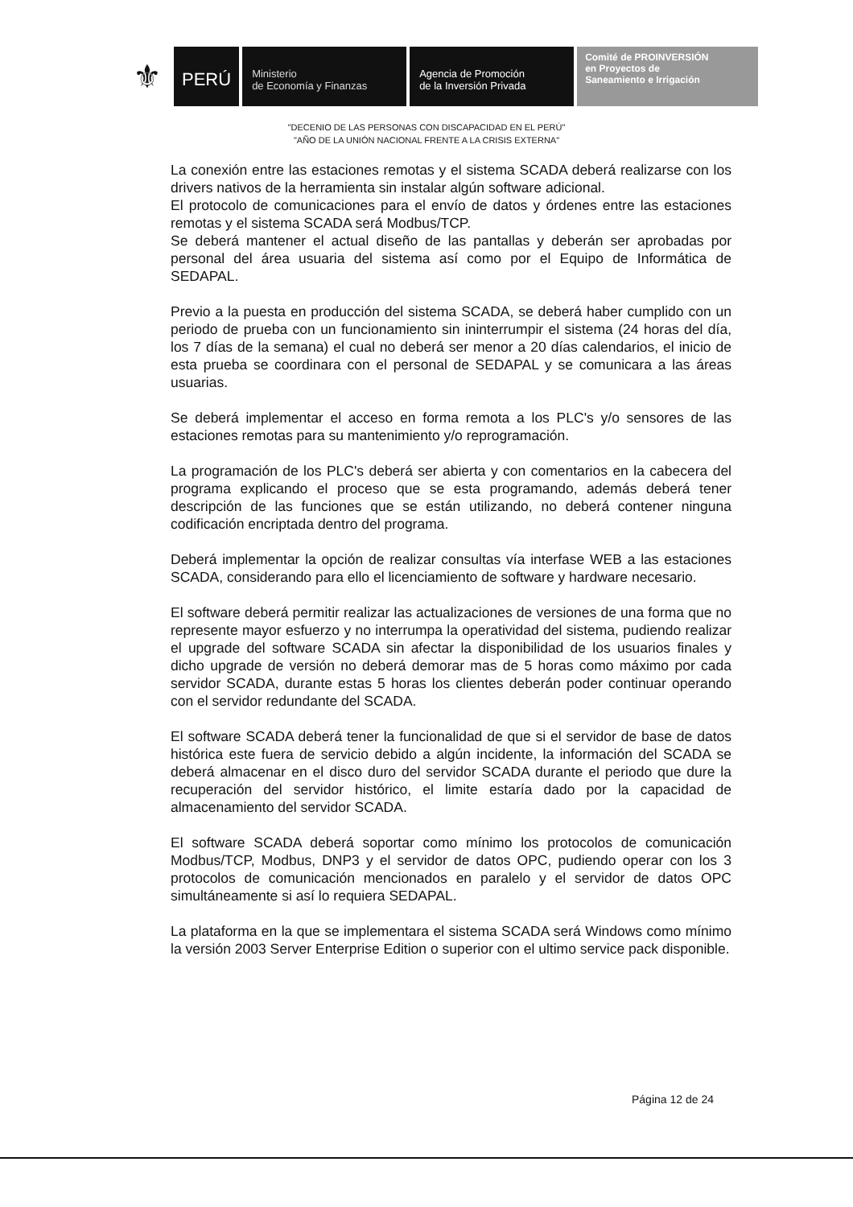⚜
PERÚ
Ministerio
de Economía y Finanzas
Agencia de Promoción
de la Inversión Privada
Comité de PROINVERSIÓN
en Proyectos de
Saneamiento e Irrigación
"DECENIO DE LAS PERSONAS CON DISCAPACIDAD EN EL PERÚ"
"AÑO DE LA UNIÓN NACIONAL FRENTE A LA CRISIS EXTERNA"
La conexión entre las estaciones remotas y el sistema SCADA deberá realizarse con los drivers nativos de la herramienta sin instalar algún software adicional.
El protocolo de comunicaciones para el envío de datos y órdenes entre las estaciones remotas y el sistema SCADA será Modbus/TCP.
Se deberá mantener el actual diseño de las pantallas y deberán ser aprobadas por personal del área usuaria del sistema así como por el Equipo de Informática de SEDAPAL.
Previo a la puesta en producción del sistema SCADA, se deberá haber cumplido con un periodo de prueba con un funcionamiento sin ininterrumpir el sistema (24 horas del día, los 7 días de la semana) el cual no deberá ser menor a 20 días calendarios, el inicio de esta prueba se coordinara con el personal de SEDAPAL y se comunicara a las áreas usuarias.
Se deberá implementar el acceso en forma remota a los PLC's y/o sensores de las estaciones remotas para su mantenimiento y/o reprogramación.
La programación de los PLC's deberá ser abierta y con comentarios en la cabecera del programa explicando el proceso que se esta programando, además deberá tener descripción de las funciones que se están utilizando, no deberá contener ninguna codificación encriptada dentro del programa.
Deberá implementar la opción de realizar consultas vía interfase WEB a las estaciones SCADA, considerando para ello el licenciamiento de software y hardware necesario.
El software deberá permitir realizar las actualizaciones de versiones de una forma que no represente mayor esfuerzo y no interrumpa la operatividad del sistema, pudiendo realizar el upgrade del software SCADA sin afectar la disponibilidad de los usuarios finales y dicho upgrade de versión no deberá demorar mas de 5 horas como máximo por cada servidor SCADA, durante estas 5 horas los clientes deberán poder continuar operando con el servidor redundante del SCADA.
El software SCADA deberá tener la funcionalidad de que si el servidor de base de datos histórica este fuera de servicio debido a algún incidente, la información del SCADA se deberá almacenar en el disco duro del servidor SCADA durante el periodo que dure la recuperación del servidor histórico, el limite estaría dado por la capacidad de almacenamiento del servidor SCADA.
El software SCADA deberá soportar como mínimo los protocolos de comunicación Modbus/TCP, Modbus, DNP3 y el servidor de datos OPC, pudiendo operar con los 3 protocolos de comunicación mencionados en paralelo y el servidor de datos OPC simultáneamente si así lo requiera SEDAPAL.
La plataforma en la que se implementara el sistema SCADA será Windows como mínimo la versión 2003 Server Enterprise Edition o superior con el ultimo service pack disponible.
Página 12 de 24